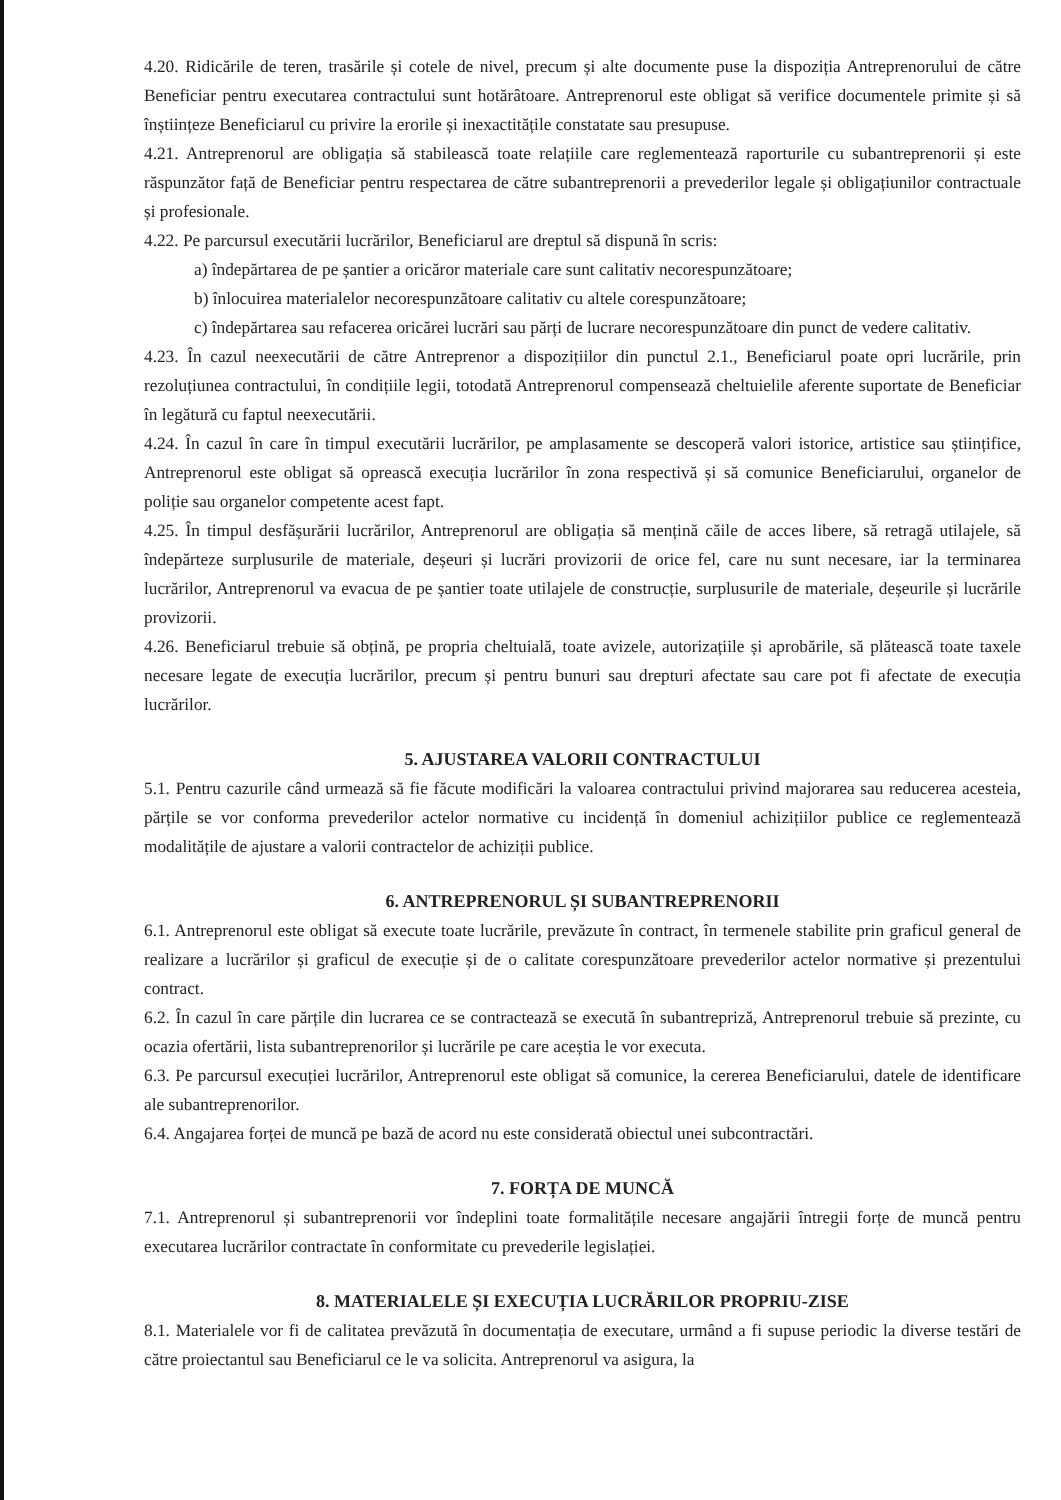4.20. Ridicările de teren, trasările și cotele de nivel, precum și alte documente puse la dispoziția Antreprenorului de către Beneficiar pentru executarea contractului sunt hotărâtoare. Antreprenorul este obligat să verifice documentele primite și să înștiințeze Beneficiarul cu privire la erorile și inexactitățile constatate sau presupuse.
4.21. Antreprenorul are obligația să stabilească toate relațiile care reglementează raporturile cu subantreprenorii și este răspunzător față de Beneficiar pentru respectarea de către subantreprenorii a prevederilor legale și obligațiunilor contractuale și profesionale.
4.22. Pe parcursul executării lucrărilor, Beneficiarul are dreptul să dispună în scris:
a) îndepărtarea de pe șantier a oricăror materiale care sunt calitativ necorespunzătoare;
b) înlocuirea materialelor necorespunzătoare calitativ cu altele corespunzătoare;
c) îndepărtarea sau refacerea oricărei lucrări sau părți de lucrare necorespunzătoare din punct de vedere calitativ.
4.23. În cazul neexecutării de către Antreprenor a dispozițiilor din punctul 2.1., Beneficiarul poate opri lucrările, prin rezoluțiunea contractului, în condițiile legii, totodată Antreprenorul compensează cheltuielile aferente suportate de Beneficiar în legătură cu faptul neexecutării.
4.24. În cazul în care în timpul executării lucrărilor, pe amplasamente se descoperă valori istorice, artistice sau științifice, Antreprenorul este obligat să oprească execuția lucrărilor în zona respectivă și să comunice Beneficiarului, organelor de poliție sau organelor competente acest fapt.
4.25. În timpul desfășurării lucrărilor, Antreprenorul are obligația să mențină căile de acces libere, să retragă utilajele, să îndepărteze surplusurile de materiale, deșeuri și lucrări provizorii de orice fel, care nu sunt necesare, iar la terminarea lucrărilor, Antreprenorul va evacua de pe șantier toate utilajele de construcție, surplusurile de materiale, deșeurile și lucrările provizorii.
4.26. Beneficiarul trebuie să obțină, pe propria cheltuială, toate avizele, autorizațiile și aprobările, să plătească toate taxele necesare legate de execuția lucrărilor, precum și pentru bunuri sau drepturi afectate sau care pot fi afectate de execuția lucrărilor.
5. AJUSTAREA VALORII CONTRACTULUI
5.1. Pentru cazurile când urmează să fie făcute modificări la valoarea contractului privind majorarea sau reducerea acesteia, părțile se vor conforma prevederilor actelor normative cu incidență în domeniul achizițiilor publice ce reglementează modalitățile de ajustare a valorii contractelor de achiziții publice.
6. ANTREPRENORUL ȘI SUBANTREPRENORII
6.1. Antreprenorul este obligat să execute toate lucrările, prevăzute în contract, în termenele stabilite prin graficul general de realizare a lucrărilor și graficul de execuție și de o calitate corespunzătoare prevederilor actelor normative și prezentului contract.
6.2. În cazul în care părțile din lucrarea ce se contractează se execută în subantrepriză, Antreprenorul trebuie să prezinte, cu ocazia ofertării, lista subantreprenorilor și lucrările pe care aceștia le vor executa.
6.3. Pe parcursul execuției lucrărilor, Antreprenorul este obligat să comunice, la cererea Beneficiarului, datele de identificare ale subantreprenorilor.
6.4. Angajarea forței de muncă pe bază de acord nu este considerată obiectul unei subcontractări.
7. FORȚA DE MUNCĂ
7.1. Antreprenorul și subantreprenorii vor îndeplini toate formalitățile necesare angajării întregii forțe de muncă pentru executarea lucrărilor contractate în conformitate cu prevederile legislației.
8. MATERIALELE ȘI EXECUȚIA LUCRĂRILOR PROPRIU-ZISE
8.1. Materialele vor fi de calitatea prevăzută în documentația de executare, urmând a fi supuse periodic la diverse testări de către proiectantul sau Beneficiarul ce le va solicita. Antreprenorul va asigura, la